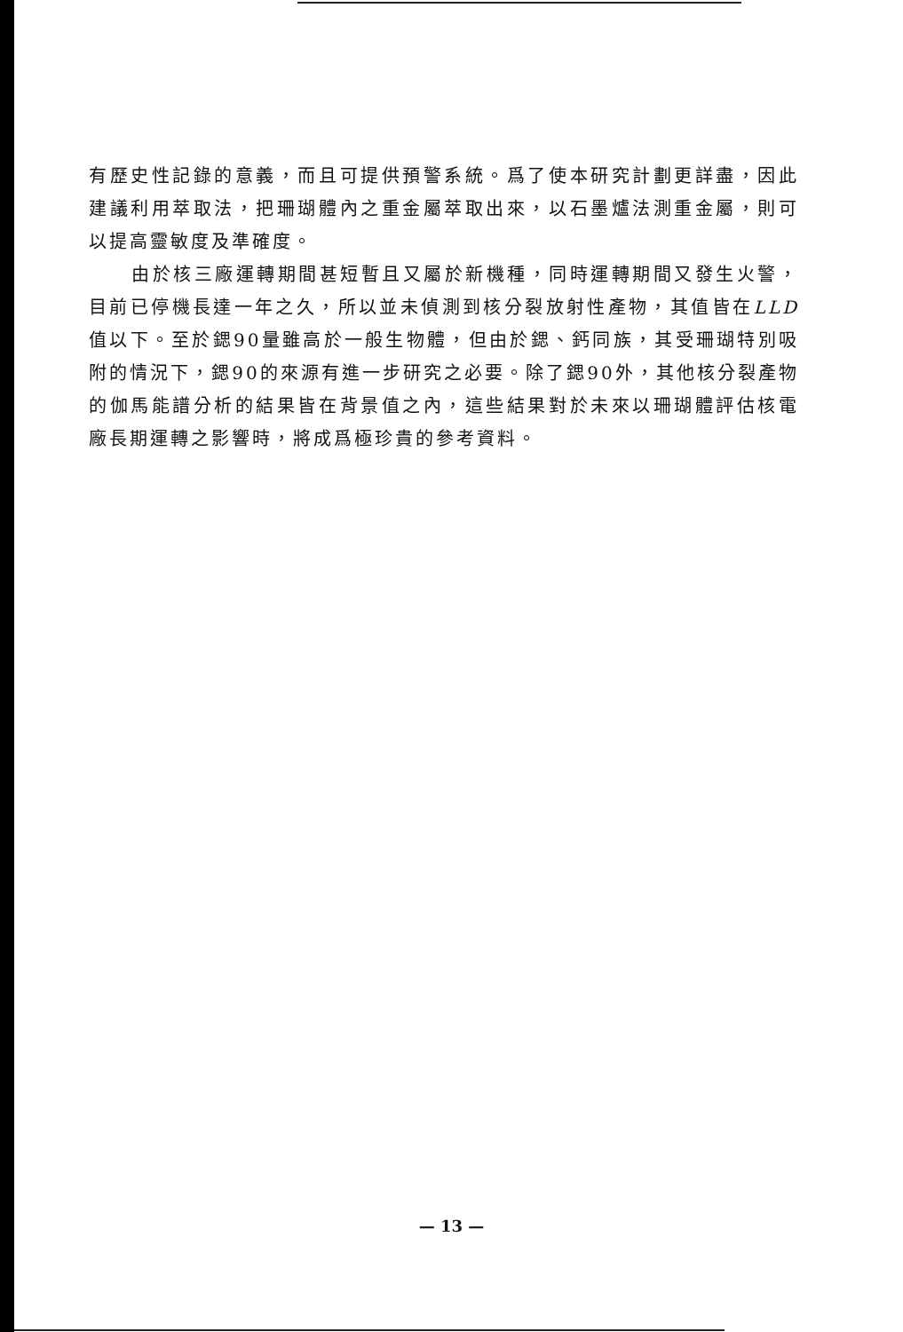有歷史性記錄的意義，而且可提供預警系統。爲了使本研究計劃更詳盡，因此建議利用萃取法，把珊瑚體內之重金屬萃取出來，以石墨爐法測重金屬，則可以提高靈敏度及準確度。
由於核三廠運轉期間甚短暫且又屬於新機種，同時運轉期間又發生火警，目前已停機長達一年之久，所以並未偵測到核分裂放射性產物，其值皆在LLD值以下。至於鍶90量雖高於一般生物體，但由於鍶、鈣同族，其受珊瑚特別吸附的情況下，鍶90的來源有進一步研究之必要。除了鍶90外，其他核分裂產物的伽馬能譜分析的結果皆在背景值之內，這些結果對於未來以珊瑚體評估核電廠長期運轉之影響時，將成爲極珍貴的參考資料。
— 13 —